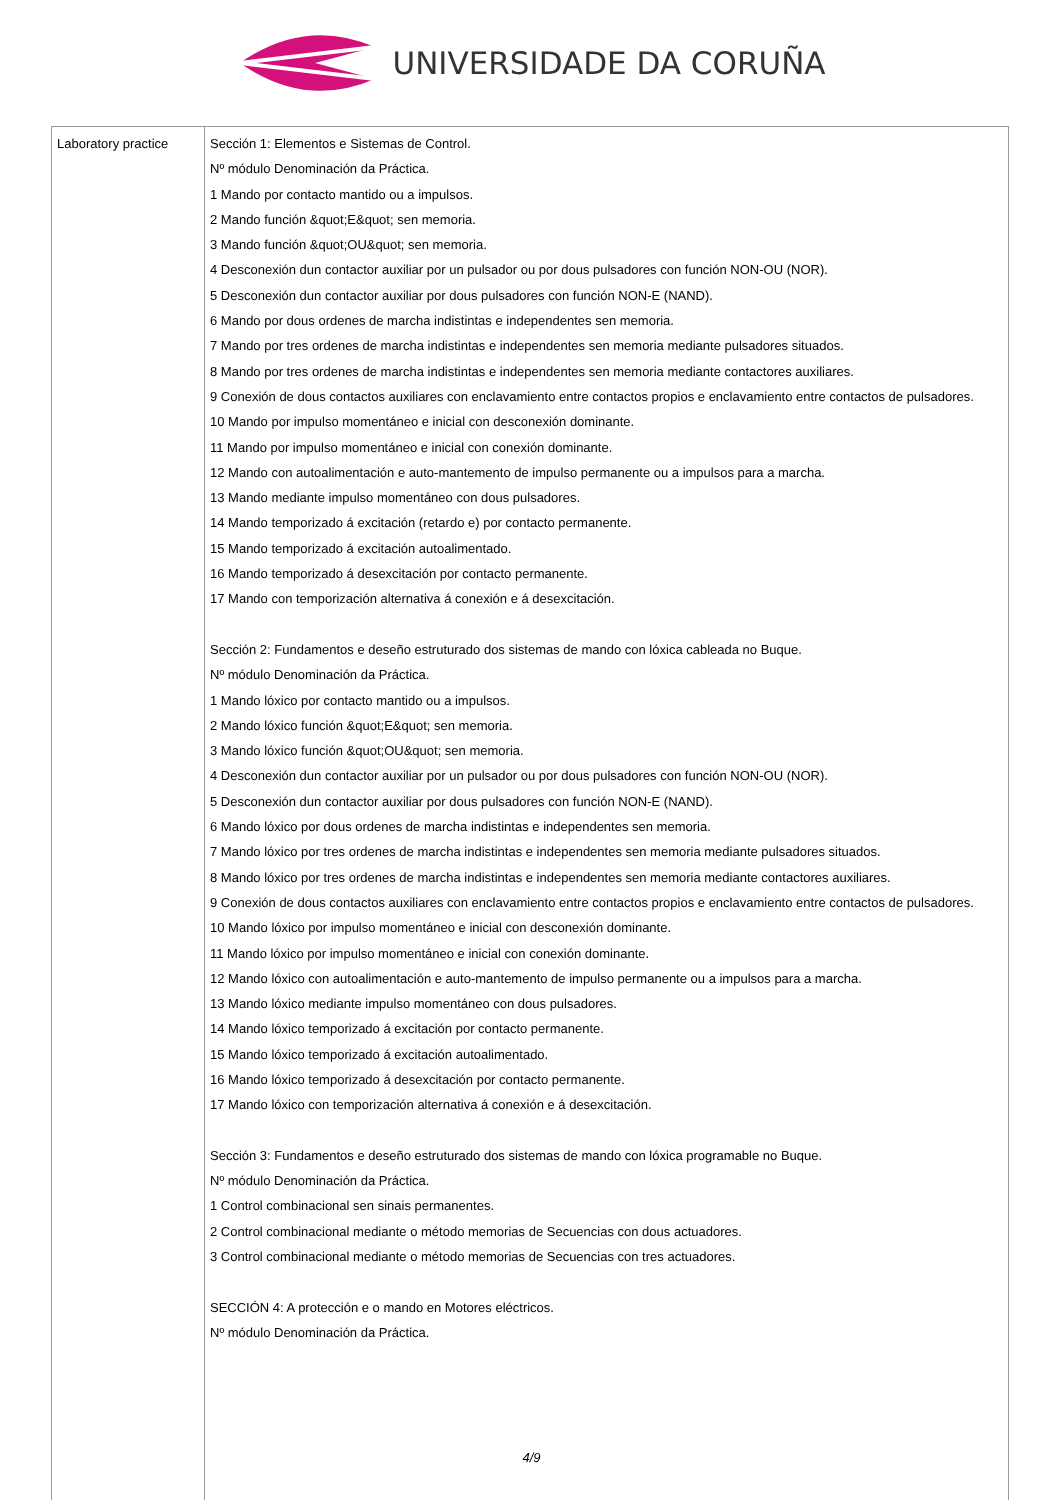UNIVERSIDADE DA CORUÑA
| Laboratory practice | Sección 1: Elementos e Sistemas de Control. Nº módulo Denominación da Práctica. 1 Mando por contacto mantido ou a impulsos. 2 Mando función &quot;E&quot; sen memoria. 3 Mando función &quot;OU&quot; sen memoria. 4 Desconexión dun contactor auxiliar por un pulsador ou por dous pulsadores con función NON-OU (NOR). 5 Desconexión dun contactor auxiliar por dous pulsadores con función NON-E (NAND). 6 Mando por dous ordenes de marcha indistintas e independentes sen memoria. 7 Mando por tres ordenes de marcha indistintas e independentes sen memoria mediante pulsadores situados. 8 Mando por tres ordenes de marcha indistintas e independentes sen memoria mediante contactores auxiliares. 9 Conexión de dous contactos auxiliares con enclavamiento entre contactos propios e enclavamiento entre contactos de pulsadores. 10 Mando por impulso momentáneo e inicial con desconexión dominante. 11 Mando por impulso momentáneo e inicial con conexión dominante. 12 Mando con autoalimentación e auto-mantemento de impulso permanente ou a impulsos para a marcha. 13 Mando mediante impulso momentáneo con dous pulsadores. 14 Mando temporizado á excitación (retardo e) por contacto permanente. 15 Mando temporizado á excitación autoalimentado. 16 Mando temporizado á desexcitación por contacto permanente. 17 Mando con temporización alternativa á conexión e á desexcitación. Sección 2: Fundamentos e deseño estruturado dos sistemas de mando con lóxica cableada no Buque. Nº módulo Denominación da Práctica. 1 Mando lóxico por contacto mantido ou a impulsos. 2 Mando lóxico función &quot;E&quot; sen memoria. 3 Mando lóxico función &quot;OU&quot; sen memoria. 4 Desconexión dun contactor auxiliar por un pulsador ou por dous pulsadores con función NON-OU (NOR). 5 Desconexión dun contactor auxiliar por dous pulsadores con función NON-E (NAND). 6 Mando lóxico por dous ordenes de marcha indistintas e independentes sen memoria. 7 Mando lóxico por tres ordenes de marcha indistintas e independentes sen memoria mediante pulsadores situados. 8 Mando lóxico por tres ordenes de marcha indistintas e independentes sen memoria mediante contactores auxiliares. 9 Conexión de dous contactos auxiliares con enclavamiento entre contactos propios e enclavamiento entre contactos de pulsadores. 10 Mando lóxico por impulso momentáneo e inicial con desconexión dominante. 11 Mando lóxico por impulso momentáneo e inicial con conexión dominante. 12 Mando lóxico con autoalimentación e auto-mantemento de impulso permanente ou a impulsos para a marcha. 13 Mando lóxico mediante impulso momentáneo con dous pulsadores. 14 Mando lóxico temporizado á excitación por contacto permanente. 15 Mando lóxico temporizado á excitación autoalimentado. 16 Mando lóxico temporizado á desexcitación por contacto permanente. 17 Mando lóxico con temporización alternativa á conexión e á desexcitación. Sección 3: Fundamentos e deseño estruturado dos sistemas de mando con lóxica programable no Buque. Nº módulo Denominación da Práctica. 1 Control combinacional sen sinais permanentes. 2 Control combinacional mediante o método memorias de Secuencias con dous actuadores. 3 Control combinacional mediante o método memorias de Secuencias con tres actuadores. SECCIÓN 4: A protección e o mando en Motores eléctricos. Nº módulo Denominación da Práctica. 4/9 |